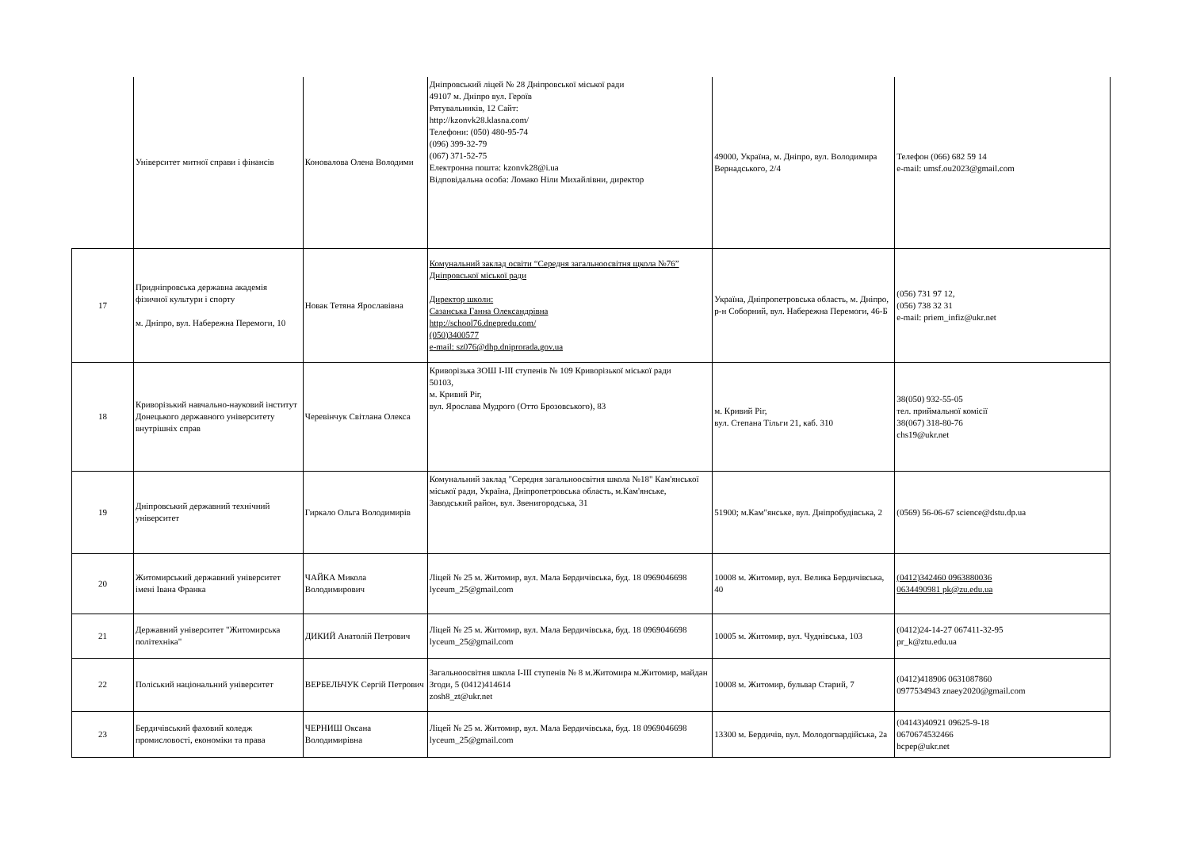| | Університет митної справи і фінансів | Коновалова Олена Володими | Дніпровський ліцей № 28 Дніпровської міської ради 49107 м. Дніпро вул. Героїв Рятувальників, 12 Сайт: http://kzonvk28.klasna.com/ Телефони: (050) 480-95-74 (096) 399-32-79 (067) 371-52-75 Електронна пошта: kzonvk28@i.ua Відповідальна особа: Ломако Ніли Михайлівни, директор | 49000, Україна, м. Дніпро, вул. Володимира Вернадського, 2/4 | Телефон (066) 682 59 14 e-mail: umsf.ou2023@gmail.com |
| 17 | Придніпровська державна академія фізичної культури і спорту м. Дніпро, вул. Набережна Перемоги, 10 | Новак Тетяна Ярославівна | Комунальний заклад освіти “Середня загальноосвітня щкола №76” Дніпровської міської ради Директор школи: Сазанська Ганна Олександрівна http://school76.dnepredu.com/ (050)3400577 e-mail: sz076@dhp.dniprorada.gov.ua | Україна, Дніпропетровська область, м. Дніпро, р-н Соборний, вул. Набережна Перемоги, 46-Б | (056) 731 97 12, (056) 738 32 31 e-mail: priem_infiz@ukr.net |
| 18 | Криворізький навчально-науковий інститут Донецького державного університету внутрішніх справ | Черевінчук Світлана Олекса | Криворізька ЗОШ I-III ступенів № 109 Криворізької міської ради 50103, м. Кривий Ріг, вул. Ярослава Мудрого (Отто Брозовського), 83 | м. Кривий Ріг, вул. Степана Тільги 21, каб. 310 | 38(050) 932-55-05 тел. приймальної комісії 38(067) 318-80-76 chs19@ukr.net |
| 19 | Дніпровський державний технічний університет | Гиркало Ольга Володимирів | Комунальний заклад "Середня загальноосвітня школа №18" Кам'янської міської ради, Україна, Дніпропетровська область, м.Кам'янське, Заводський район, вул. Звенигородська, 31 | 51900; м.Кам"янське, вул. Дніпробудівська, 2 | (0569) 56-06-67 science@dstu.dp.ua |
| 20 | Житомирський державний університет імені Івана Франка | ЧАЙКА Микола Володимирович | Ліцей № 25 м. Житомир, вул. Мала Бердичівська, буд. 18 0969046698 lyceum_25@gmail.com | 10008 м. Житомир, вул. Велика Бердичівська, 40 | (0412)342460 0963880036 0634490981 pk@zu.edu.ua |
| 21 | Державний університет "Житомирська політехніка" | ДИКИЙ Анатолій Петрович | Ліцей № 25 м. Житомир, вул. Мала Бердичівська, буд. 18 0969046698 lyceum_25@gmail.com | 10005 м. Житомир, вул. Чуднівська, 103 | (0412)24-14-27 067411-32-95 pr_k@ztu.edu.ua |
| 22 | Поліський національний університет | ВЕРБЕЛЬЧУК Сергій Петрович | Загальноосвітня школа І-ІІІ ступенів № 8 м.Житомира м.Житомир, майдан Згоди, 5 (0412)414614 zosh8_zt@ukr.net | 10008 м. Житомир, бульвар Старий, 7 | (0412)418906 0631087860 0977534943 znaey2020@gmail.com |
| 23 | Бердичівський фаховий коледж промисловості, економіки та права | ЧЕРНИШ Оксана Володимирівна | Ліцей № 25 м. Житомир, вул. Мала Бердичівська, буд. 18 0969046698 lyceum_25@gmail.com | 13300 м. Бердичів, вул. Молодогвардійська, 2а | (04143)40921 09625-9-18 0670674532466 bcpep@ukr.net |